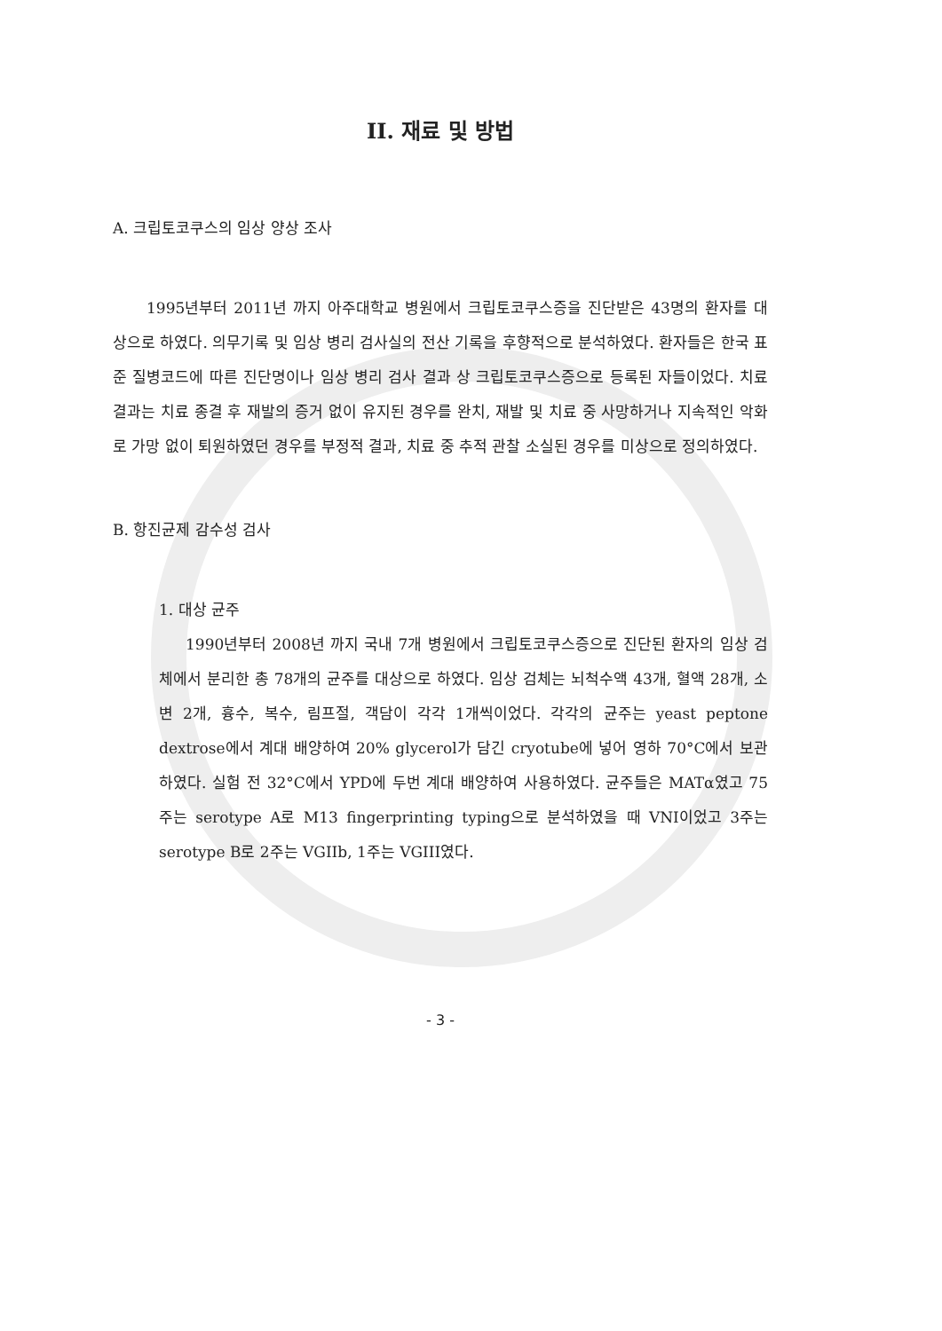II. 재료 및 방법
A. 크립토코쿠스의 임상 양상 조사
1995년부터 2011년 까지 아주대학교 병원에서 크립토코쿠스증을 진단받은 43명의 환자를 대상으로 하였다. 의무기록 및 임상 병리 검사실의 전산 기록을 후향적으로 분석하였다. 환자들은 한국 표준 질병코드에 따른 진단명이나 임상 병리 검사 결과 상 크립토코쿠스증으로 등록된 자들이었다. 치료 결과는 치료 종결 후 재발의 증거 없이 유지된 경우를 완치, 재발 및 치료 중 사망하거나 지속적인 악화로 가망 없이 퇴원하였던 경우를 부정적 결과, 치료 중 추적 관찰 소실된 경우를 미상으로 정의하였다.
B. 항진균제 감수성 검사
1. 대상 균주
1990년부터 2008년 까지 국내 7개 병원에서 크립토코쿠스증으로 진단된 환자의 임상 검체에서 분리한 총 78개의 균주를 대상으로 하였다. 임상 검체는 뇌척수액 43개, 혈액 28개, 소변 2개, 흉수, 복수, 림프절, 객담이 각각 1개씩이었다. 각각의 균주는 yeast peptone dextrose에서 계대 배양하여 20% glycerol가 담긴 cryotube에 넣어 영하 70°C에서 보관하였다. 실험 전 32°C에서 YPD에 두번 계대 배양하여 사용하였다. 균주들은 MATα였고 75주는 serotype A로 M13 fingerprinting typing으로 분석하였을 때 VNI이었고 3주는 serotype B로 2주는 VGIIb, 1주는 VGIII였다.
- 3 -